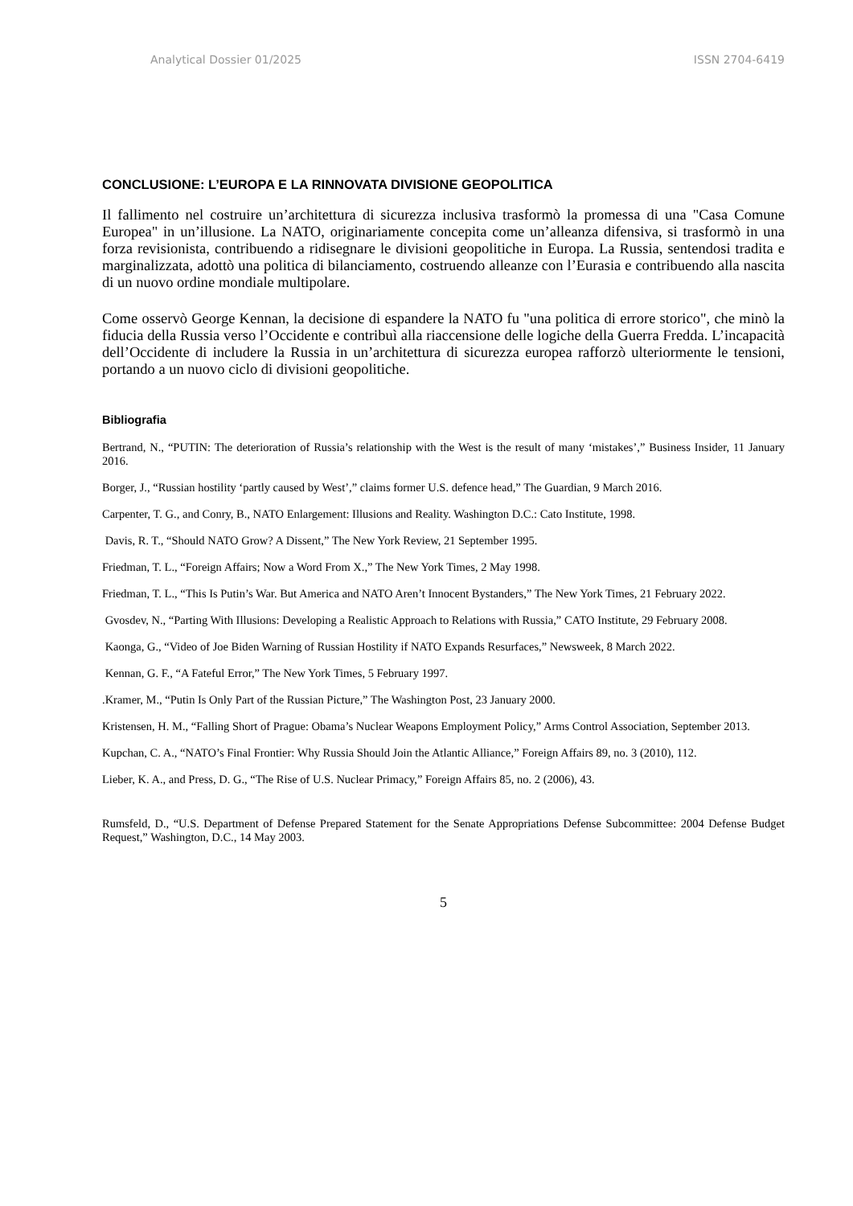Analytical Dossier 01/2025 ISSN 2704-6419
CONCLUSIONE: L’EUROPA E LA RINNOVATA DIVISIONE GEOPOLITICA
Il fallimento nel costruire un’architettura di sicurezza inclusiva trasformò la promessa di una "Casa Comune Europea" in un’illusione. La NATO, originariamente concepita come un’alleanza difensiva, si trasformò in una forza revisionista, contribuendo a ridisegnare le divisioni geopolitiche in Europa. La Russia, sentendosi tradita e marginalizzata, adottò una politica di bilanciamento, costruendo alleanze con l’Eurasia e contribuendo alla nascita di un nuovo ordine mondiale multipolare.
Come osservò George Kennan, la decisione di espandere la NATO fu "una politica di errore storico", che minò la fiducia della Russia verso l’Occidente e contribuì alla riaccensione delle logiche della Guerra Fredda. L’incapacità dell’Occidente di includere la Russia in un’architettura di sicurezza europea rafforzò ulteriormente le tensioni, portando a un nuovo ciclo di divisioni geopolitiche.
Bibliografia
Bertrand, N., “PUTIN: The deterioration of Russia’s relationship with the West is the result of many ‘mistakes’,” Business Insider, 11 January 2016.
Borger, J., “Russian hostility ‘partly caused by West’,” claims former U.S. defence head,” The Guardian, 9 March 2016.
Carpenter, T. G., and Conry, B., NATO Enlargement: Illusions and Reality. Washington D.C.: Cato Institute, 1998.
Davis, R. T., “Should NATO Grow? A Dissent,” The New York Review, 21 September 1995.
Friedman, T. L., “Foreign Affairs; Now a Word From X.,” The New York Times, 2 May 1998.
Friedman, T. L., “This Is Putin’s War. But America and NATO Aren’t Innocent Bystanders,” The New York Times, 21 February 2022.
Gvosdev, N., “Parting With Illusions: Developing a Realistic Approach to Relations with Russia,” CATO Institute, 29 February 2008.
Kaonga, G., “Video of Joe Biden Warning of Russian Hostility if NATO Expands Resurfaces,” Newsweek, 8 March 2022.
Kennan, G. F., “A Fateful Error,” The New York Times, 5 February 1997.
.Kramer, M., “Putin Is Only Part of the Russian Picture,” The Washington Post, 23 January 2000.
Kristensen, H. M., “Falling Short of Prague: Obama’s Nuclear Weapons Employment Policy,” Arms Control Association, September 2013.
Kupchan, C. A., “NATO’s Final Frontier: Why Russia Should Join the Atlantic Alliance,” Foreign Affairs 89, no. 3 (2010), 112.
Lieber, K. A., and Press, D. G., “The Rise of U.S. Nuclear Primacy,” Foreign Affairs 85, no. 2 (2006), 43.
Rumsfeld, D., “U.S. Department of Defense Prepared Statement for the Senate Appropriations Defense Subcommittee: 2004 Defense Budget Request,” Washington, D.C., 14 May 2003.
5